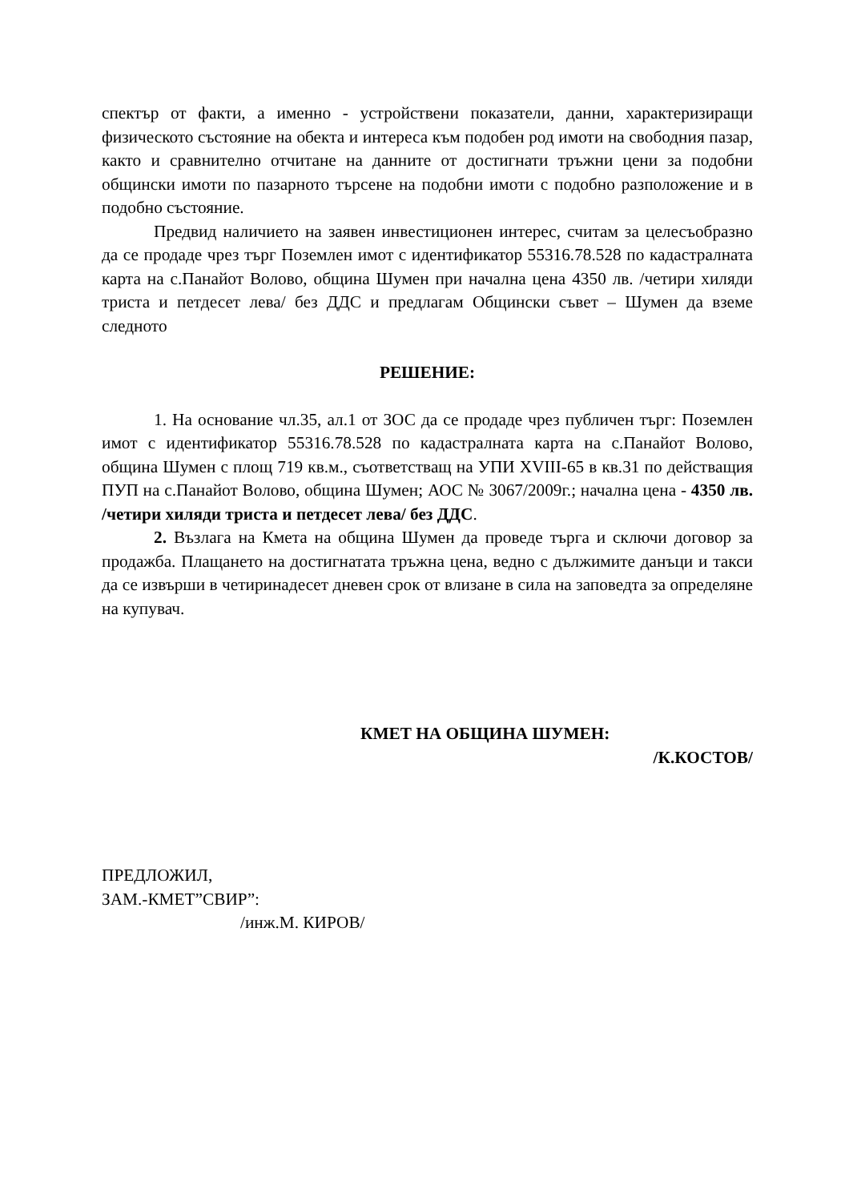спектър от факти, а именно - устройствени показатели, данни, характеризиращи физическото състояние на обекта и интереса към подобен род имоти на свободния пазар, както и сравнително отчитане на данните от достигнати тръжни цени за подобни общински имоти по пазарното търсене на подобни имоти с подобно разположение и в подобно състояние.
Предвид наличието на заявен инвестиционен интерес, считам за целесъобразно да се продаде чрез търг Поземлен имот с идентификатор 55316.78.528 по кадастралната карта на с.Панайот Волово, община Шумен при начална цена 4350 лв. /четири хиляди триста и петдесет лева/ без ДДС и предлагам Общински съвет – Шумен да вземе следното
РЕШЕНИЕ:
1. На основание чл.35, ал.1 от ЗОС да се продаде чрез публичен търг: Поземлен имот с идентификатор 55316.78.528 по кадастралната карта на с.Панайот Волово, община Шумен с площ 719 кв.м., съответстващ на УПИ XVIII-65 в кв.31 по действащия ПУП на с.Панайот Волово, община Шумен; АОС № 3067/2009г.; начална цена - 4350 лв. /четири хиляди триста и петдесет лева/ без ДДС.
2. Възлага на Кмета на община Шумен да проведе търга и сключи договор за продажба. Плащането на достигнатата тръжна цена, ведно с дължимите данъци и такси да се извърши в четиринадесет дневен срок от влизане в сила на заповедта за определяне на купувач.
КМЕТ НА ОБЩИНА ШУМЕН:
/К.КОСТОВ/
ПРЕДЛОЖИЛ,
ЗАМ.-КМЕТ”СВИР”:
/инж.М. КИРОВ/